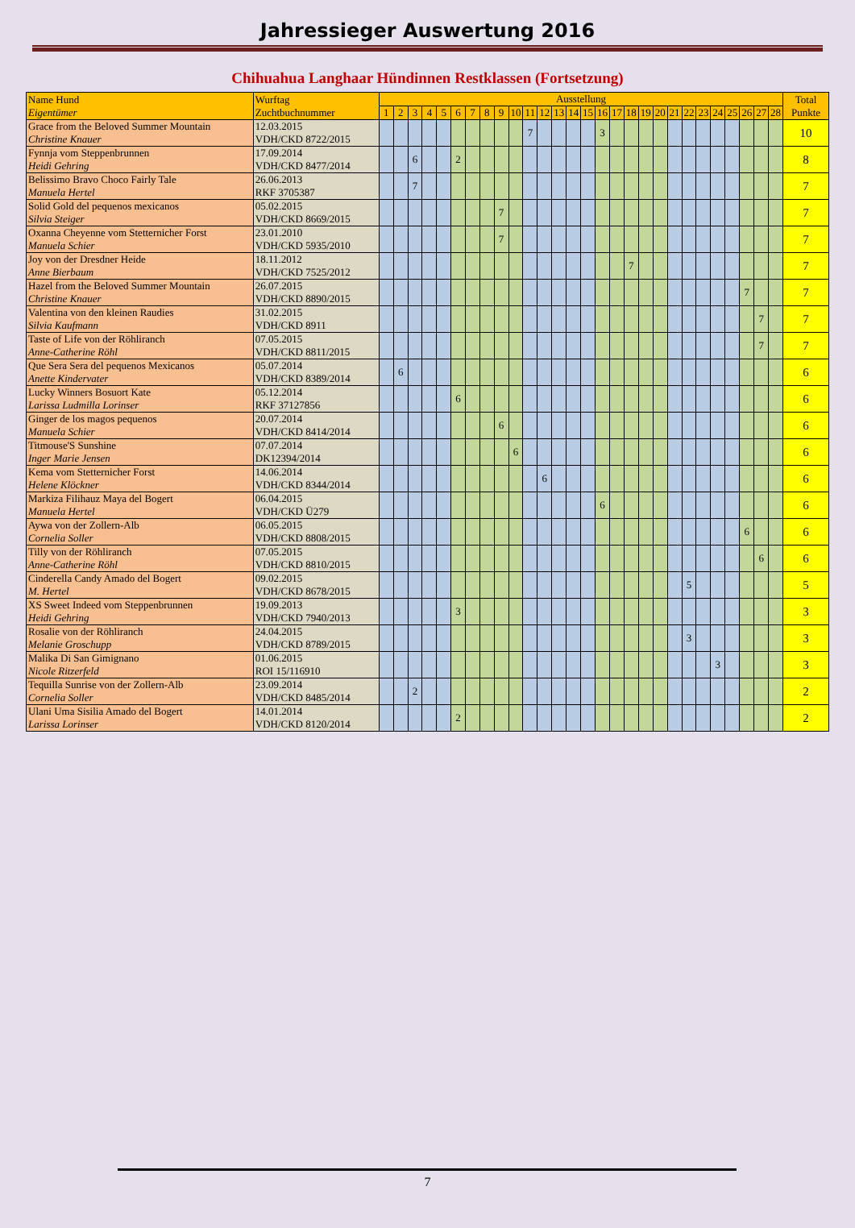Jahressieger Auswertung 2016
Chihuahua Langhaar Hündinnen Restklassen (Fortsetzung)
| Name Hund Eigentümer | Wurftag Zuchtbuchnummer | Ausstellung | | | | | | | | | | | | | | | | | | | | | | | | | | | | Total Punkte |
| --- | --- | --- | --- | --- | --- | --- | --- | --- | --- | --- | --- | --- | --- | --- | --- | --- | --- | --- | --- | --- | --- | --- | --- | --- | --- | --- | --- | --- | --- | --- |
| | | 1 | 2 | 3 | 4 | 5 | 6 | 7 | 8 | 9 | 10 | 11 | 12 | 13 | 14 | 15 | 16 | 17 | 18 | 19 | 20 | 21 | 22 | 23 | 24 | 25 | 26 | 27 | 28 | |
| Grace from the Beloved Summer Mountain Christine Knauer | 12.03.2015 VDH/CKD 8722/2015 | | | | | | | | | | | 7 | | | | | 3 | | | | | | | | | | | | | 10 |
| Fynnja vom Steppenbrunnen Heidi Gehring | 17.09.2014 VDH/CKD 8477/2014 | | | 6 | | | 2 | | | | | | | | | | | | | | | | | | | | | | | 8 |
| Belissimo Bravo Choco Fairly Tale Manuela Hertel | 26.06.2013 RKF 3705387 | | | 7 | | | | | | | | | | | | | | | | | | | | | | | | | | 7 |
| Solid Gold del pequenos mexicanos Silvia Steiger | 05.02.2015 VDH/CKD 8669/2015 | | | | | | | | | 7 | | | | | | | | | | | | | | | | | | | | 7 |
| Oxanna Cheyenne vom Stetternicher Forst Manuela Schier | 23.01.2010 VDH/CKD 5935/2010 | | | | | | | | | 7 | | | | | | | | | | | | | | | | | | | | 7 |
| Joy von der Dresdner Heide Anne Bierbaum | 18.11.2012 VDH/CKD 7525/2012 | | | | | | | | | | | | | | | | | | 7 | | | | | | | | | | | 7 |
| Hazel from the Beloved Summer Mountain Christine Knauer | 26.07.2015 VDH/CKD 8890/2015 | | | | | | | | | | | | | | | | | | | | | | | | | | 7 | | | 7 |
| Valentina von den kleinen Raudies Silvia Kaufmann | 31.02.2015 VDH/CKD 8911 | | | | | | | | | | | | | | | | | | | | | | | | | | | 7 | | 7 |
| Taste of Life von der Röhliranch Anne-Catherine Röhl | 07.05.2015 VDH/CKD 8811/2015 | | | | | | | | | | | | | | | | | | | | | | | | | | | 7 | | 7 |
| Que Sera Sera del pequenos Mexicanos Anette Kindervater | 05.07.2014 VDH/CKD 8389/2014 | | 6 | | | | | | | | | | | | | | | | | | | | | | | | | | | 6 |
| Lucky Winners Bosuort Kate Larissa Ludmilla Lorinser | 05.12.2014 RKF 37127856 | | | | | | 6 | | | | | | | | | | | | | | | | | | | | | | | 6 |
| Ginger de los magos pequenos Manuela Schier | 20.07.2014 VDH/CKD 8414/2014 | | | | | | | | | 6 | | | | | | | | | | | | | | | | | | | | 6 |
| Titmouse'S Sunshine Inger Marie Jensen | 07.07.2014 DK12394/2014 | | | | | | | | | | 6 | | | | | | | | | | | | | | | | | | | 6 |
| Kema vom Stetternicher Forst Helene Klöckner | 14.06.2014 VDH/CKD 8344/2014 | | | | | | | | | | | | 6 | | | | | | | | | | | | | | | | | 6 |
| Markiza Filihauz Maya del Bogert Manuela Hertel | 06.04.2015 VDH/CKD Ü279 | | | | | | | | | | | | | | | | 6 | | | | | | | | | | | | | 6 |
| Aywa von der Zollern-Alb Cornelia Soller | 06.05.2015 VDH/CKD 8808/2015 | | | | | | | | | | | | | | | | | | | | | | | | | | 6 | | | 6 |
| Tilly von der Röhliranch Anne-Catherine Röhl | 07.05.2015 VDH/CKD 8810/2015 | | | | | | | | | | | | | | | | | | | | | | | | | | | 6 | | 6 |
| Cinderella Candy Amado del Bogert M. Hertel | 09.02.2015 VDH/CKD 8678/2015 | | | | | | | | | | | | | | | | | | | | | | 5 | | | | | | | 5 |
| XS Sweet Indeed vom Steppenbrunnen Heidi Gehring | 19.09.2013 VDH/CKD 7940/2013 | | | | | | 3 | | | | | | | | | | | | | | | | | | | | | | | 3 |
| Rosalie von der Röhliranch Melanie Groschupp | 24.04.2015 VDH/CKD 8789/2015 | | | | | | | | | | | | | | | | | | | | | | 3 | | | | | | | 3 |
| Malika Di San Gimignano Nicole Ritzerfeld | 01.06.2015 ROI 15/116910 | | | | | | | | | | | | | | | | | | | | | | | | 3 | | | | | 3 |
| Tequilla Sunrise von der Zollern-Alb Cornelia Soller | 23.09.2014 VDH/CKD 8485/2014 | | | 2 | | | | | | | | | | | | | | | | | | | | | | | | | | 2 |
| Ulani Uma Sisilia Amado del Bogert Larissa Lorinser | 14.01.2014 VDH/CKD 8120/2014 | | | | | | 2 | | | | | | | | | | | | | | | | | | | | | | | 2 |
7